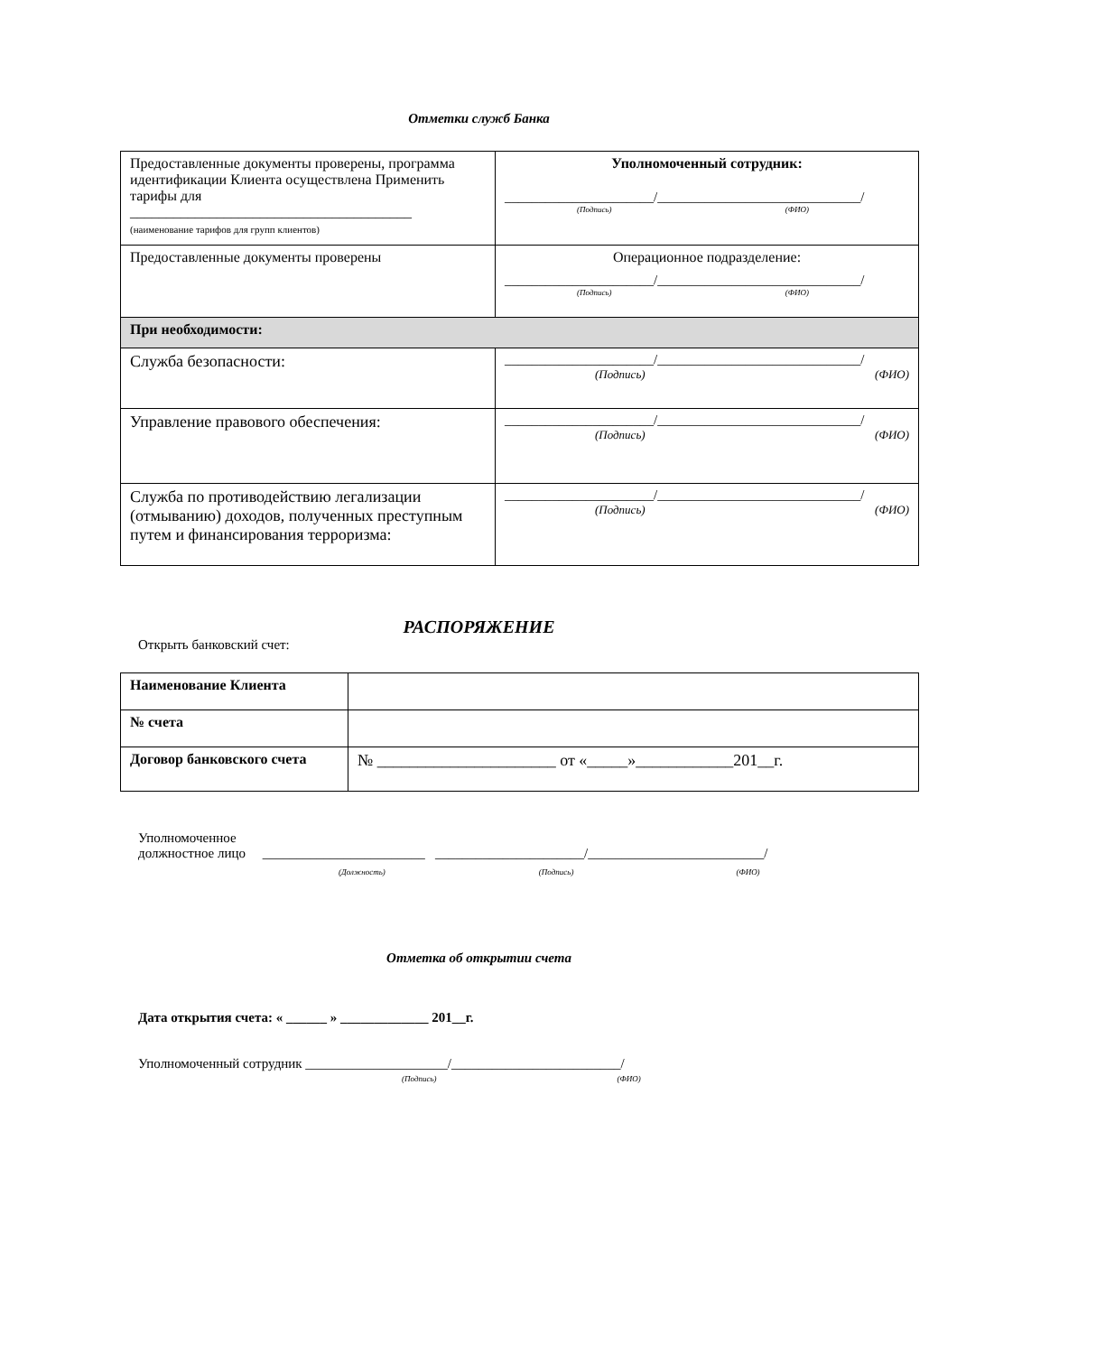Отметки служб Банка
| Предоставленные документы проверены, программа идентификации Клиента осуществлена Применить тарифы для _______________________________________ (наименование тарифов для групп клиентов) | Уполномоченный сотрудник: ______________________/______________________________/ (Подпись) (ФИО) |
| Предоставленные документы проверены | Операционное подразделение: ______________________/______________________________/ (Подпись) (ФИО) |
| При необходимости: | |
| Служба безопасности: | ______________________/______________________________/ (Подпись) (ФИО) |
| Управление правового обеспечения: | ______________________/______________________________/ (Подпись) (ФИО) |
| Служба по противодействию легализации (отмыванию) доходов, полученных преступным путем и финансирования терроризма: | ______________________/______________________________/ (Подпись) (ФИО) |
РАСПОРЯЖЕНИЕ
Открыть банковский счет:
| Наименование Клиента | |
| № счета | |
| Договор банковского счета | № ______________________ от «_____»____________201__г. |
Уполномоченное
должностное лицо ________________________ ______________________/__________________________/
(Должность) (Подпись) (ФИО)
Отметка об открытии счета
Дата открытия счета: « ______ » _____________ 201__г.
Уполномоченный сотрудник _____________________/_________________________/
(Подпись) (ФИО)